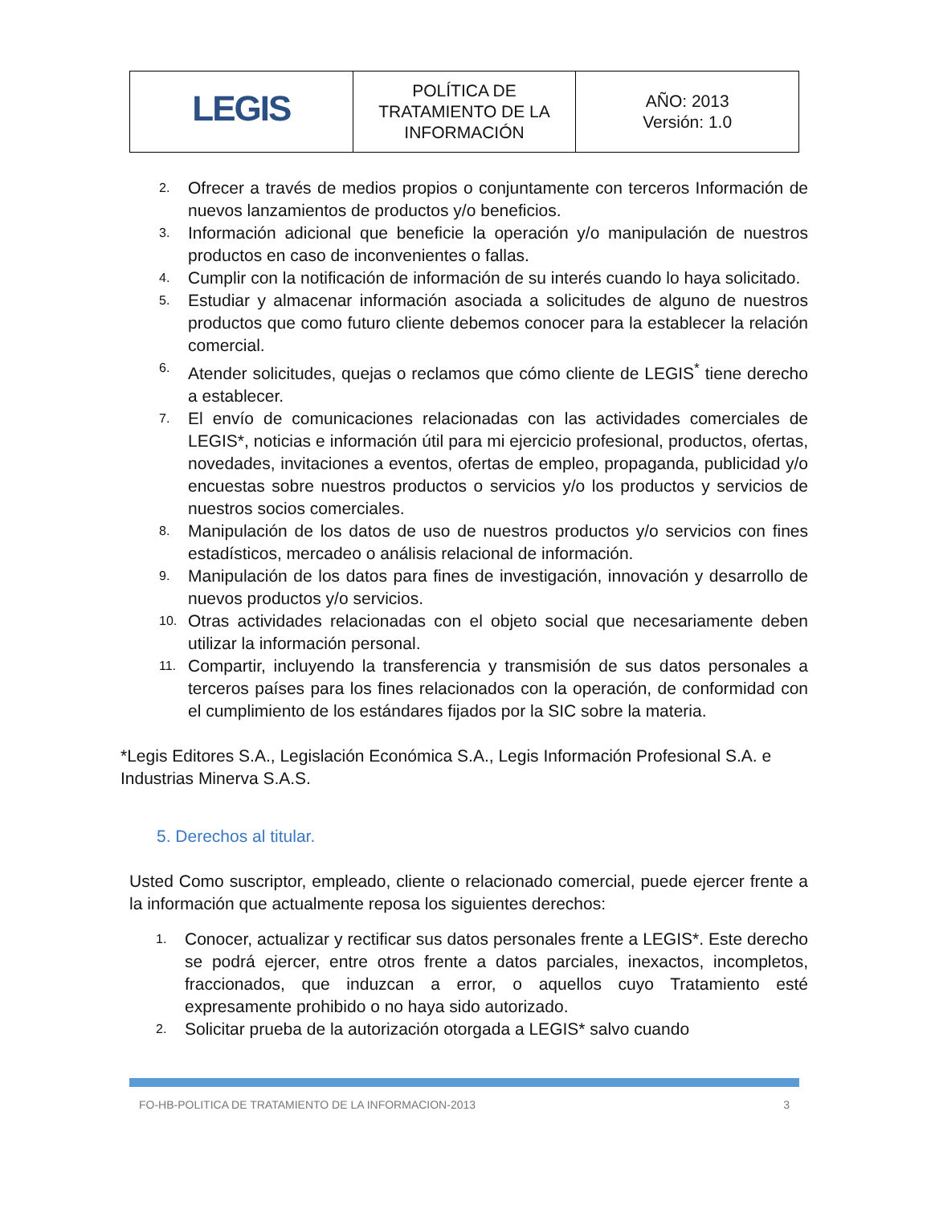| LEGIS | POLÍTICA DE TRATAMIENTO DE LA INFORMACIÓN | AÑO: 2013 Versión: 1.0 |
2. Ofrecer a través de medios propios o conjuntamente con terceros Información de nuevos lanzamientos de productos y/o beneficios.
3. Información adicional que beneficie la operación y/o manipulación de nuestros productos en caso de inconvenientes o fallas.
4. Cumplir con la notificación de información de su interés cuando lo haya solicitado.
5. Estudiar y almacenar información asociada a solicitudes de alguno de nuestros productos que como futuro cliente debemos conocer para la establecer la relación comercial.
6. Atender solicitudes, quejas o reclamos que cómo cliente de LEGIS<sup>*</sup> tiene derecho a establecer.
7. El envío de comunicaciones relacionadas con las actividades comerciales de LEGIS*, noticias e información útil para mi ejercicio profesional, productos, ofertas, novedades, invitaciones a eventos, ofertas de empleo, propaganda, publicidad y/o encuestas sobre nuestros productos o servicios y/o los productos y servicios de nuestros socios comerciales.
8. Manipulación de los datos de uso de nuestros productos y/o servicios con fines estadísticos, mercadeo o análisis relacional de información.
9. Manipulación de los datos para fines de investigación, innovación y desarrollo de nuevos productos y/o servicios.
10. Otras actividades relacionadas con el objeto social que necesariamente deben utilizar la información personal.
11. Compartir, incluyendo la transferencia y transmisión de sus datos personales a terceros países para los fines relacionados con la operación, de conformidad con el cumplimiento de los estándares fijados por la SIC sobre la materia.
*Legis Editores S.A., Legislación Económica S.A., Legis Información Profesional S.A. e Industrias Minerva S.A.S.
5. Derechos al titular.
Usted Como suscriptor, empleado, cliente o relacionado comercial, puede ejercer frente a la información que actualmente reposa los siguientes derechos:
1. Conocer, actualizar y rectificar sus datos personales frente a LEGIS*. Este derecho se podrá ejercer, entre otros frente a datos parciales, inexactos, incompletos, fraccionados, que induzcan a error, o aquellos cuyo Tratamiento esté expresamente prohibido o no haya sido autorizado.
2. Solicitar prueba de la autorización otorgada a LEGIS* salvo cuando
FO-HB-POLITICA DE TRATAMIENTO DE LA INFORMACION-2013 3